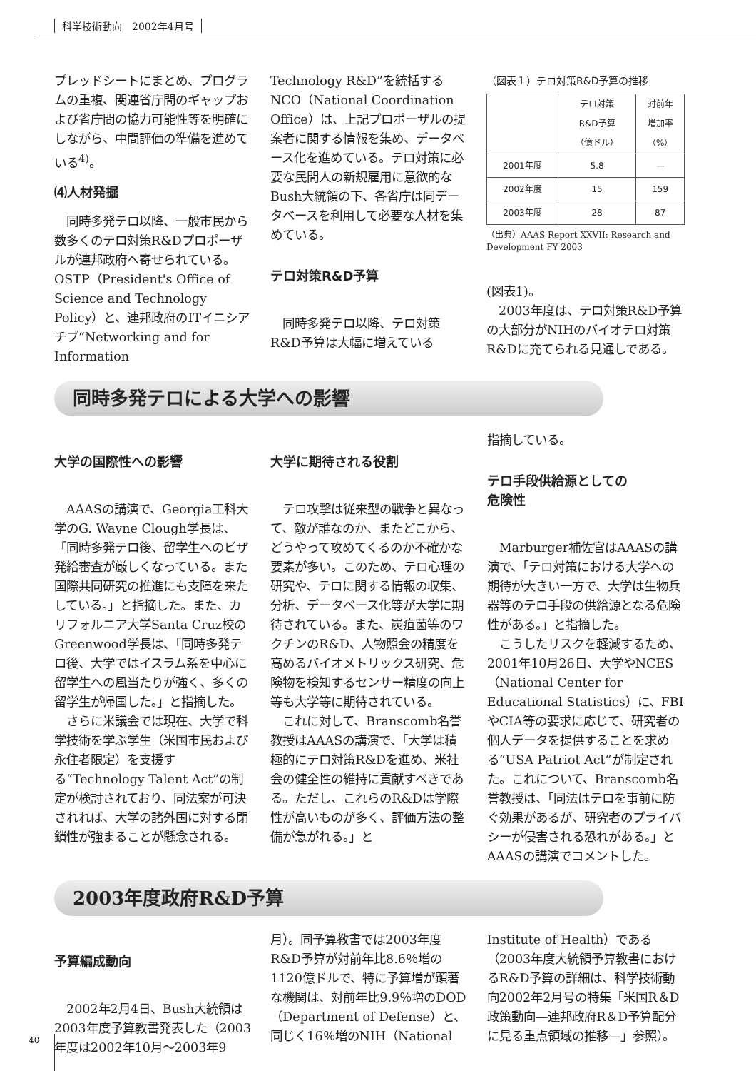科学技術動向　2002年4月号
プレッドシートにまとめ、プログラムの重複、関連省庁間のギャップおよび省庁間の協力可能性等を明確にしながら、中間評価の準備を進めている<sup>4)</sup>。
⑷人材発掘
　同時多発テロ以降、一般市民から数多くのテロ対策R&Dプロポーザルが連邦政府へ寄せられている。OSTP（President's Office of Science and Technology Policy）と、連邦政府のITイニシアチブ“Networking and for Information
Technology R&D”を統括するNCO（National Coordination Office）は、上記プロポーザルの提案者に関する情報を集め、データベース化を進めている。テロ対策に必要な民間人の新規雇用に意欲的なBush大統領の下、各省庁は同データベースを利用して必要な人材を集めている。
テロ対策R&D予算
　同時多発テロ以降、テロ対策R&D予算は大幅に増えている
（図表１）テロ対策R&D予算の推移
| | テロ対策 R&D予算 （億ドル） | 対前年 増加率 （%） |
| --- | --- | --- |
| 2001年度 | 5.8 | — |
| 2002年度 | 15 | 159 |
| 2003年度 | 28 | 87 |
（出典）AAAS Report XXVII: Research and Development FY 2003
(図表1)。
　2003年度は、テロ対策R&D予算の大部分がNIHのバイオテロ対策R&Dに充てられる見通しである。
同時多発テロによる大学への影響
大学の国際性への影響
　AAASの講演で、Georgia工科大学のG. Wayne Clough学長は、「同時多発テロ後、留学生へのビザ発給審査が厳しくなっている。また国際共同研究の推進にも支障を来たしている。」と指摘した。また、カリフォルニア大学Santa Cruz校のGreenwood学長は、「同時多発テロ後、大学ではイスラム系を中心に留学生への風当たりが強く、多くの留学生が帰国した。」と指摘した。
　さらに米議会では現在、大学で科学技術を学ぶ学生（米国市民および永住者限定）を支援する“Technology Talent Act”の制定が検討されており、同法案が可決されれば、大学の諸外国に対する閉鎖性が強まることが懸念される。
大学に期待される役割
　テロ攻撃は従来型の戦争と異なって、敵が誰なのか、またどこから、どうやって攻めてくるのか不確かな要素が多い。このため、テロ心理の研究や、テロに関する情報の収集、分析、データベース化等が大学に期待されている。また、炭疽菌等のワクチンのR&D、人物照会の精度を高めるバイオメトリックス研究、危険物を検知するセンサー精度の向上等も大学等に期待されている。
　これに対して、Branscomb名誉教授はAAASの講演で、「大学は積極的にテロ対策R&Dを進め、米社会の健全性の維持に貢献すべきである。ただし、これらのR&Dは学際性が高いものが多く、評価方法の整備が急がれる。」と
指摘している。
テロ手段供給源としての
危険性
　Marburger補佐官はAAASの講演で、「テロ対策における大学への期待が大きい一方で、大学は生物兵器等のテロ手段の供給源となる危険性がある。」と指摘した。
　こうしたリスクを軽減するため、2001年10月26日、大学やNCES（National Center for Educational Statistics）に、FBIやCIA等の要求に応じて、研究者の個人データを提供することを求める“USA Patriot Act”が制定された。これについて、Branscomb名誉教授は、「同法はテロを事前に防ぐ効果があるが、研究者のプライバシーが侵害される恐れがある。」とAAASの講演でコメントした。
2003年度政府R&D予算
予算編成動向
　2002年2月4日、Bush大統領は2003年度予算教書発表した（2003年度は2002年10月〜2003年9
月）。同予算教書では2003年度R&D予算が対前年比8.6％増の1120億ドルで、特に予算増が顕著な機関は、対前年比9.9％増のDOD（Department of Defense）と、同じく16％増のNIH（National
Institute of Health）である（2003年度大統領予算教書におけるR&D予算の詳細は、科学技術動向2002年2月号の特集「米国R＆D政策動向—連邦政府R＆D予算配分に見る重点領域の推移—」参照）。
40